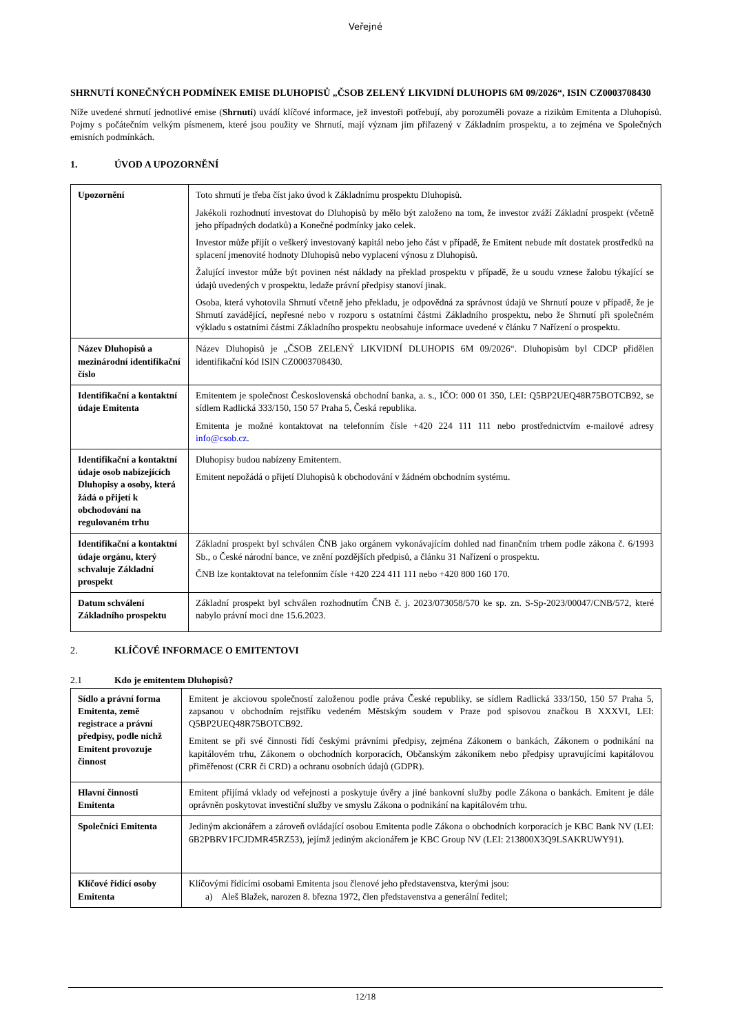Veřejné
SHRNUTÍ KONEČNÝCH PODMÍNEK EMISE DLUHOPISŮ „ČSOB ZELENÝ LIKVIDNÍ DLUHOPIS 6M 09/2026“, ISIN CZ0003708430
Níže uvedené shrnutí jednotlivé emise (Shrnutí) uvádí klíčové informace, jež investoři potřebují, aby porozuměli povaze a rizikům Emitenta a Dluhopisů. Pojmy s počátečním velkým písmenem, které jsou použity ve Shrnutí, mají význam jim přiřazený v Základním prospektu, a to zejména ve Společných emisních podmínkách.
1. ÚVOD A UPOZORNĚNÍ
| Upozornění | Toto shrnutí je třeba číst jako úvod k Základnímu prospektu Dluhopisů. Jakékoli rozhodnutí investovat do Dluhopisů by mělo být založeno na tom, že investor zváží Základní prospekt (včetně jeho případných dodatků) a Konečné podmínky jako celek. Investor může přijít o veškerý investovaný kapitál nebo jeho část v případě, že Emitent nebude mít dostatek prostředků na splacení jmenovité hodnoty Dluhopisů nebo vyplacení výnosu z Dluhopisů. Žalující investor může být povinen nést náklady na překlad prospektu v případě, že u soudu vznese žalobu týkající se údajů uvedených v prospektu, ledaže právní předpisy stanoví jinak. Osoba, která vyhotovila Shrnutí včetně jeho překladu, je odpovědná za správnost údajů ve Shrnutí pouze v případě, že je Shrnutí zavádějící, nepřesné nebo v rozporu s ostatními částmi Základního prospektu, nebo že Shrnutí při společném výkladu s ostatními částmi Základního prospektu neobsahuje informace uvedené v článku 7 Nařízení o prospektu. |
| Název Dluhopisů a mezinárodní identifikační číslo | Název Dluhopisů je „ČSOB ZELENÝ LIKVIDNÍ DLUHOPIS 6M 09/2026“. Dluhopisům byl CDCP přidělen identifikační kód ISIN CZ0003708430. |
| Identifikační a kontaktní údaje Emitenta | Emitentem je společnost Československá obchodní banka, a. s., IČO: 000 01 350, LEI: Q5BP2UEQ48R75BOTCB92, se sídlem Radlická 333/150, 150 57 Praha 5, Česká republika. Emitenta je možné kontaktovat na telefonním čísle +420 224 111 111 nebo prostřednictvím e-mailové adresy info@csob.cz . |
| Identifikační a kontaktní údaje osob nabízejících Dluhopisy a osoby, která žádá o přijetí k obchodování na regulovaném trhu | Dluhopisy budou nabízeny Emitentem. Emitent nepožádá o přijetí Dluhopisů k obchodování v žádném obchodním systému. |
| Identifikační a kontaktní údaje orgánu, který schvaluje Základní prospekt | Základní prospekt byl schválen ČNB jako orgánem vykonávajícím dohled nad finančním trhem podle zákona č. 6/1993 Sb., o České národní bance, ve znění pozdějších předpisů, a článku 31 Nařízení o prospektu. ČNB lze kontaktovat na telefonním čísle +420 224 411 111 nebo +420 800 160 170. |
| Datum schválení Základního prospektu | Základní prospekt byl schválen rozhodnutím ČNB č. j. 2023/073058/570 ke sp. zn. S-Sp-2023/00047/CNB/572, které nabylo právní moci dne 15.6.2023. |
2. KLÍČOVÉ INFORMACE O EMITENTOVI
2.1 Kdo je emitentem Dluhopisů?
| Sídlo a právní forma Emitenta, země registrace a právní předpisy, podle nichž Emitent provozuje činnost | Emitent je akciovou společností založenou podle práva České republiky, se sídlem Radlická 333/150, 150 57 Praha 5, zapsanou v obchodním rejstříku vedeném Městským soudem v Praze pod spisovou značkou B XXXVI, LEI: Q5BP2UEQ48R75BOTCB92. Emitent se při své činnosti řídí českými právními předpisy, zejména Zákonem o bankách, Zákonem o podnikání na kapitálovém trhu, Zákonem o obchodních korporacích, Občanským zákoníkem nebo předpisy upravujícími kapitálovou přiměřenost (CRR či CRD) a ochranu osobních údajů (GDPR). |
| Hlavní činnosti Emitenta | Emitent přijímá vklady od veřejnosti a poskytuje úvěry a jiné bankovní služby podle Zákona o bankách. Emitent je dále oprávněn poskytovat investiční služby ve smyslu Zákona o podnikání na kapitálovém trhu. |
| Společníci Emitenta | Jediným akcionářem a zároveň ovládající osobou Emitenta podle Zákona o obchodních korporacích je KBC Bank NV (LEI: 6B2PBRV1FCJDMR45RZ53), jejímž jediným akcionářem je KBC Group NV (LEI: 213800X3Q9LSAKRUWY91). |
| Klíčové řídící osoby Emitenta | Klíčovými řídícími osobami Emitenta jsou členové jeho představenstva, kterými jsou: a) Aleš Blažek, narozen 8. března 1972, člen představenstva a generální ředitel; |
12/18